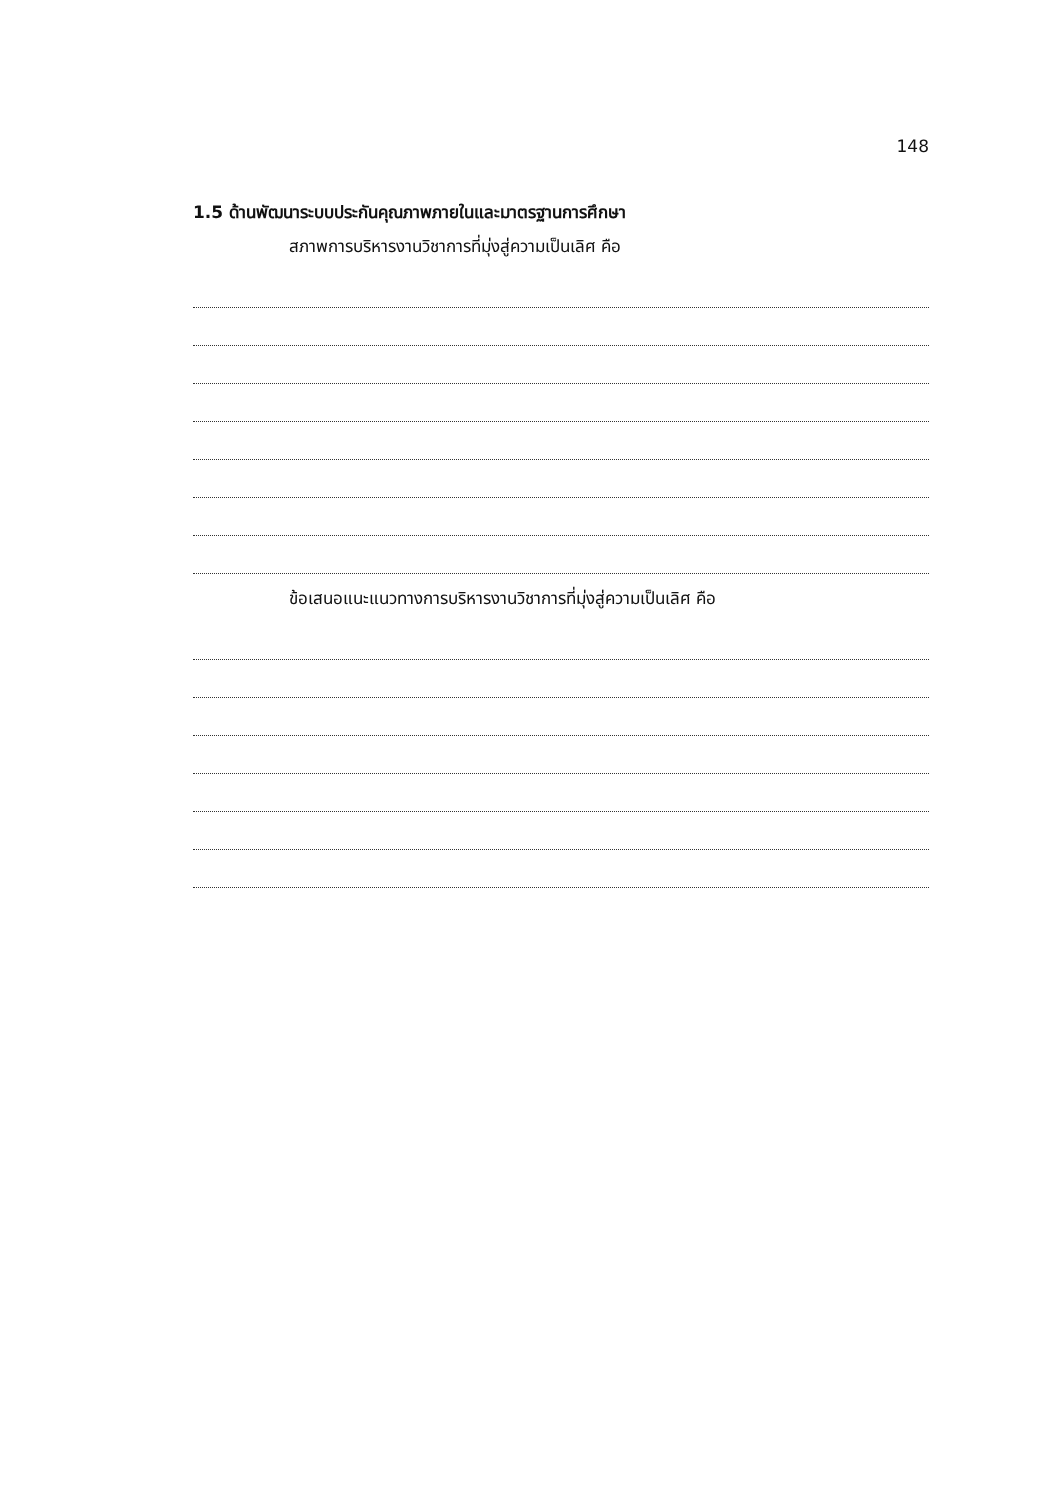148
1.5 ด้านพัฒนาระบบประกันคุณภาพภายในและมาตรฐานการศึกษา
สภาพการบริหารงานวิชาการที่มุ่งสู่ความเป็นเลิศ คือ
ข้อเสนอแนะแนวทางการบริหารงานวิชาการที่มุ่งสู่ความเป็นเลิศ คือ